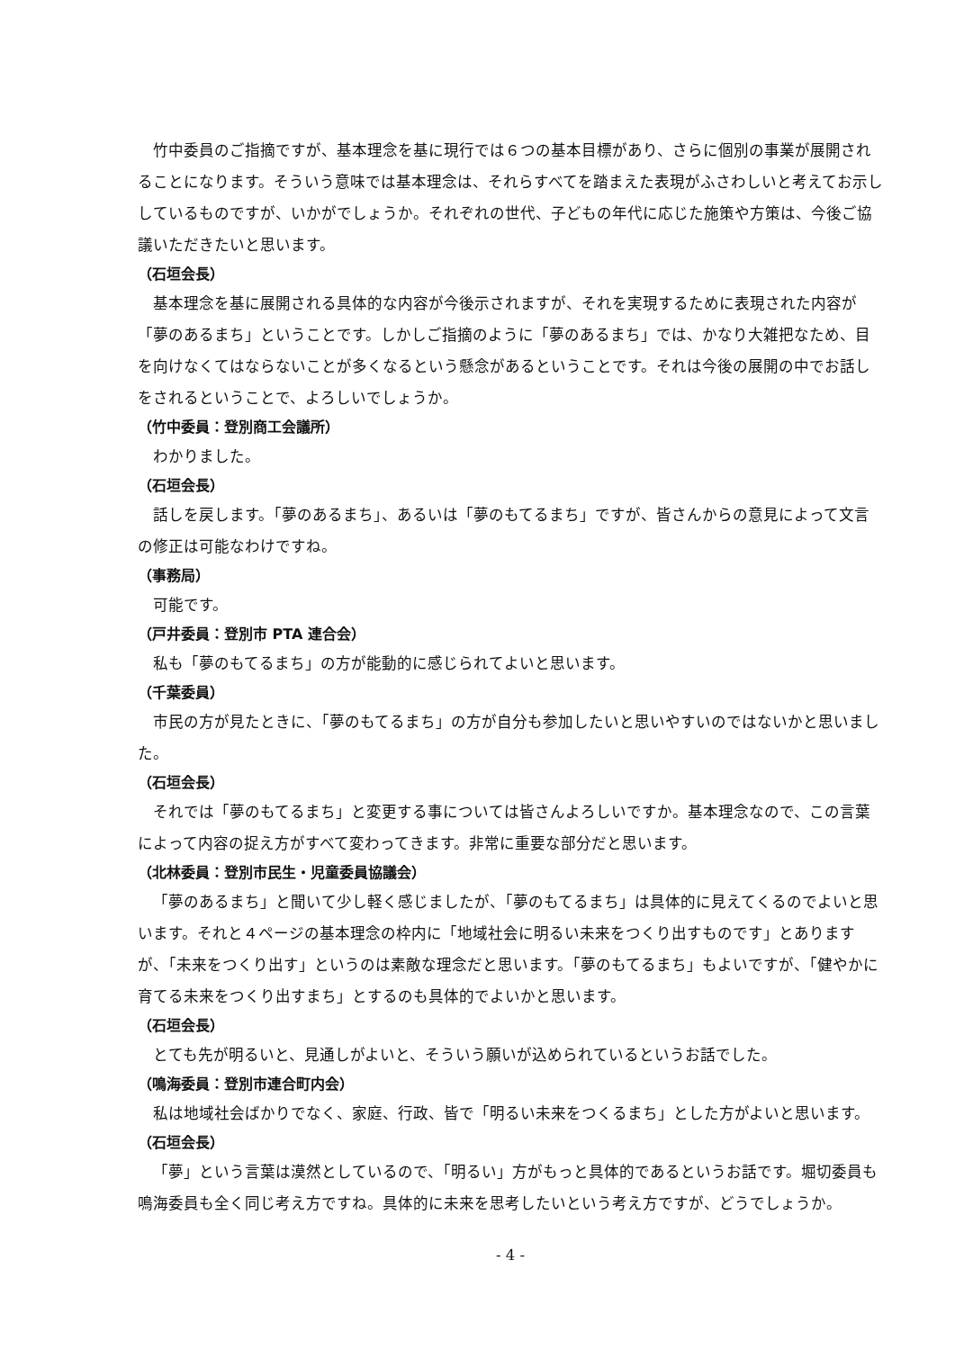竹中委員のご指摘ですが、基本理念を基に現行では６つの基本目標があり、さらに個別の事業が展開されることになります。そういう意味では基本理念は、それらすべてを踏まえた表現がふさわしいと考えてお示ししているものですが、いかがでしょうか。それぞれの世代、子どもの年代に応じた施策や方策は、今後ご協議いただきたいと思います。
（石垣会長）
基本理念を基に展開される具体的な内容が今後示されますが、それを実現するために表現された内容が「夢のあるまち」ということです。しかしご指摘のように「夢のあるまち」では、かなり大雑把なため、目を向けなくてはならないことが多くなるという懸念があるということです。それは今後の展開の中でお話しをされるということで、よろしいでしょうか。
（竹中委員：登別商工会議所）
わかりました。
（石垣会長）
話しを戻します。「夢のあるまち」、あるいは「夢のもてるまち」ですが、皆さんからの意見によって文言の修正は可能なわけですね。
（事務局）
可能です。
（戸井委員：登別市 PTA 連合会）
私も「夢のもてるまち」の方が能動的に感じられてよいと思います。
（千葉委員）
市民の方が見たときに、「夢のもてるまち」の方が自分も参加したいと思いやすいのではないかと思いました。
（石垣会長）
それでは「夢のもてるまち」と変更する事については皆さんよろしいですか。基本理念なので、この言葉によって内容の捉え方がすべて変わってきます。非常に重要な部分だと思います。
（北林委員：登別市民生・児童委員協議会）
「夢のあるまち」と聞いて少し軽く感じましたが、「夢のもてるまち」は具体的に見えてくるのでよいと思います。それと４ページの基本理念の枠内に「地域社会に明るい未来をつくり出すものです」とありますが、「未来をつくり出す」というのは素敵な理念だと思います。「夢のもてるまち」もよいですが、「健やかに育てる未来をつくり出すまち」とするのも具体的でよいかと思います。
（石垣会長）
とても先が明るいと、見通しがよいと、そういう願いが込められているというお話でした。
（鳴海委員：登別市連合町内会）
私は地域社会ばかりでなく、家庭、行政、皆で「明るい未来をつくるまち」とした方がよいと思います。
（石垣会長）
「夢」という言葉は漠然としているので、「明るい」方がもっと具体的であるというお話です。堀切委員も鳴海委員も全く同じ考え方ですね。具体的に未来を思考したいという考え方ですが、どうでしょうか。
- 4 -